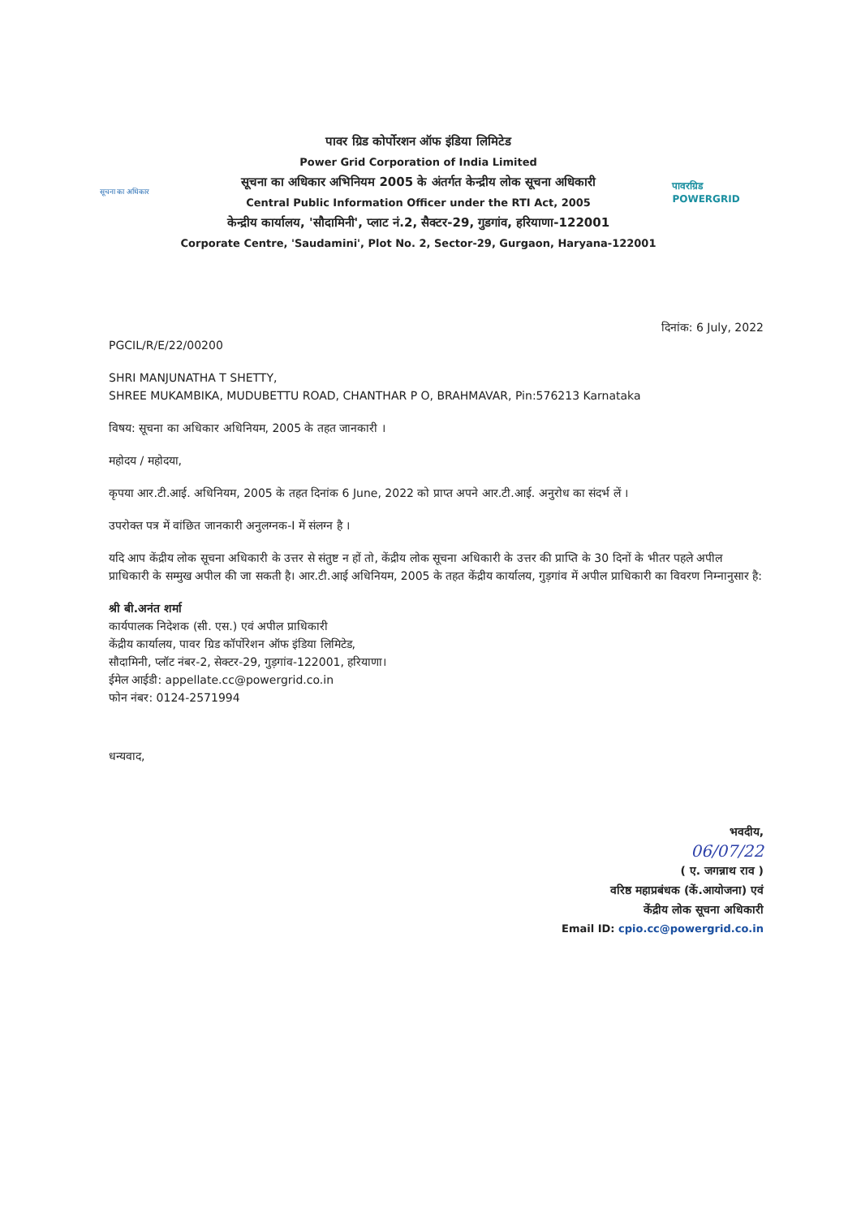सूचना का अधिकार
पावर ग्रिड कोर्पोरशन ऑफ इंडिया लिमिटेड
Power Grid Corporation of India Limited
सूचना का अधिकार अभिनियम 2005 के अंतर्गत केन्द्रीय लोक सूचना अधिकारी
Central Public Information Officer under the RTI Act, 2005
केन्द्रीय कार्यालय, 'सौदामिनी', प्लाट नं.2, सैक्टर-29, गुडगांव, हरियाणा-122001
Corporate Centre, 'Saudamini', Plot No. 2, Sector-29, Gurgaon, Haryana-122001
पावरग्रिड
POWERGRID
दिनांक: 6 July, 2022
PGCIL/R/E/22/00200
SHRI MANJUNATHA T SHETTY,
SHREE MUKAMBIKA, MUDUBETTU ROAD, CHANTHAR P O, BRAHMAVAR, Pin:576213 Karnataka
विषय: सूचना का अधिकार अधिनियम, 2005 के तहत जानकारी ।
महोदय / महोदया,
कृपया आर.टी.आई. अधिनियम, 2005 के तहत दिनांक 6 June, 2022 को प्राप्त अपने आर.टी.आई. अनुरोध का संदर्भ लें ।
उपरोक्त पत्र में वांछित जानकारी अनुलग्नक-I में संलग्न है ।
यदि आप केंद्रीय लोक सूचना अधिकारी के उत्तर से संतुष्ट न हों तो, केंद्रीय लोक सूचना अधिकारी के उत्तर की प्राप्ति के 30 दिनों के भीतर पहले अपील प्राधिकारी के सम्मुख अपील की जा सकती है। आर.टी.आई अधिनियम, 2005 के तहत केंद्रीय कार्यालय, गुड़गांव में अपील प्राधिकारी का विवरण निम्नानुसार है:
श्री बी.अनंत शर्मा
कार्यपालक निदेशक (सी. एस.) एवं अपील प्राधिकारी
केंद्रीय कार्यालय, पावर ग्रिड कॉर्पोरेशन ऑफ इंडिया लिमिटेड,
सौदामिनी, प्लॉट नंबर-2, सेक्टर-29, गुड़गांव-122001, हरियाणा।
ईमेल आईडी: appellate.cc@powergrid.co.in
फोन नंबर: 0124-2571994
धन्यवाद,
भवदीय,
06/07/22
( ए. जगन्नाथ राव )
वरिष्ठ महाप्रबंधक (कें.आयोजना) एवं
केंद्रीय लोक सूचना अधिकारी
Email ID: cpio.cc@powergrid.co.in